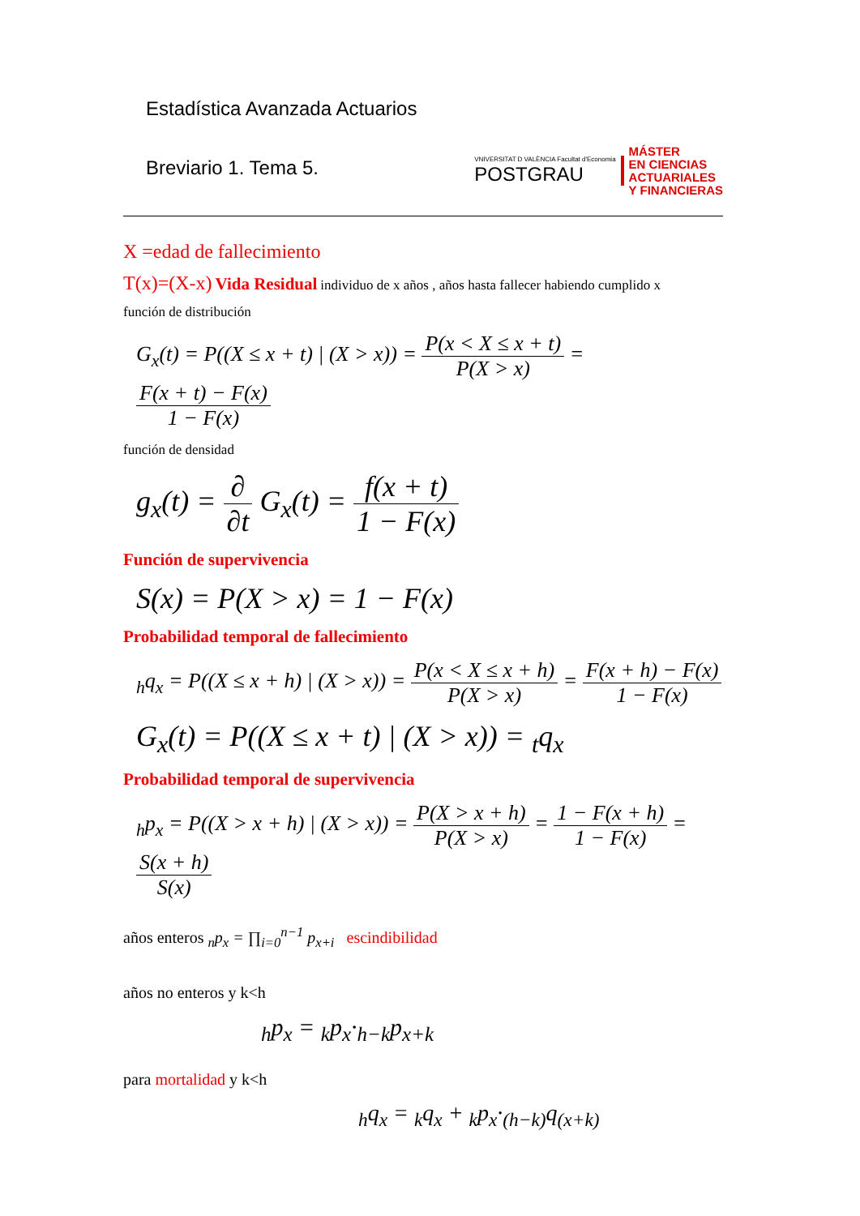Estadística Avanzada Actuarios
Breviario 1. Tema 5.
VNIVERSITAT D VALÈNCIA Facultat d'Economia
POSTGRAU
MÁSTER
EN CIENCIAS
ACTUARIALES
Y FINANCIERAS
X =edad de fallecimiento
T(x)=(X-x) Vida Residual individuo de x años , años hasta fallecer habiendo cumplido x
función de distribución
G<sub>x</sub>(t) = P((X ≤ x + t) | (X > x)) = P(x < X ≤ x + t) P(X > x) = F(x + t) − F(x) 1 − F(x)
función de densidad
g<sub>x</sub>(t) = ∂ ∂t G<sub>x</sub>(t) = f(x + t) 1 − F(x)
Función de supervivencia
S(x) = P(X > x) = 1 − F(x)
Probabilidad temporal de fallecimiento
<sub>h</sub>q<sub>x</sub> = P((X ≤ x + h) | (X > x)) = P(x < X ≤ x + h) P(X > x) = F(x + h) − F(x) 1 − F(x)
G<sub>x</sub>(t) = P((X ≤ x + t) | (X > x)) = <sub>t</sub>q<sub>x</sub>
Probabilidad temporal de supervivencia
<sub>h</sub>p<sub>x</sub> = P((X > x + h) | (X > x)) = P(X > x + h) P(X > x) = 1 − F(x + h) 1 − F(x) = S(x + h) S(x)
años enteros <sub>n</sub>p<sub>x</sub> = ∏<sub>i=0</sub><sup>n−1</sup> p<sub>x+i</sub> escindibilidad
años no enteros y k<h
<sub>h</sub>p<sub>x</sub> = <sub>k</sub>p<sub>x</sub>·<sub>h−k</sub>p<sub>x+k</sub>
para mortalidad y k<h
<sub>h</sub>q<sub>x</sub> = <sub>k</sub>q<sub>x</sub> + <sub>k</sub>p<sub>x</sub>·<sub>(h−k)</sub>q<sub>(x+k)</sub>